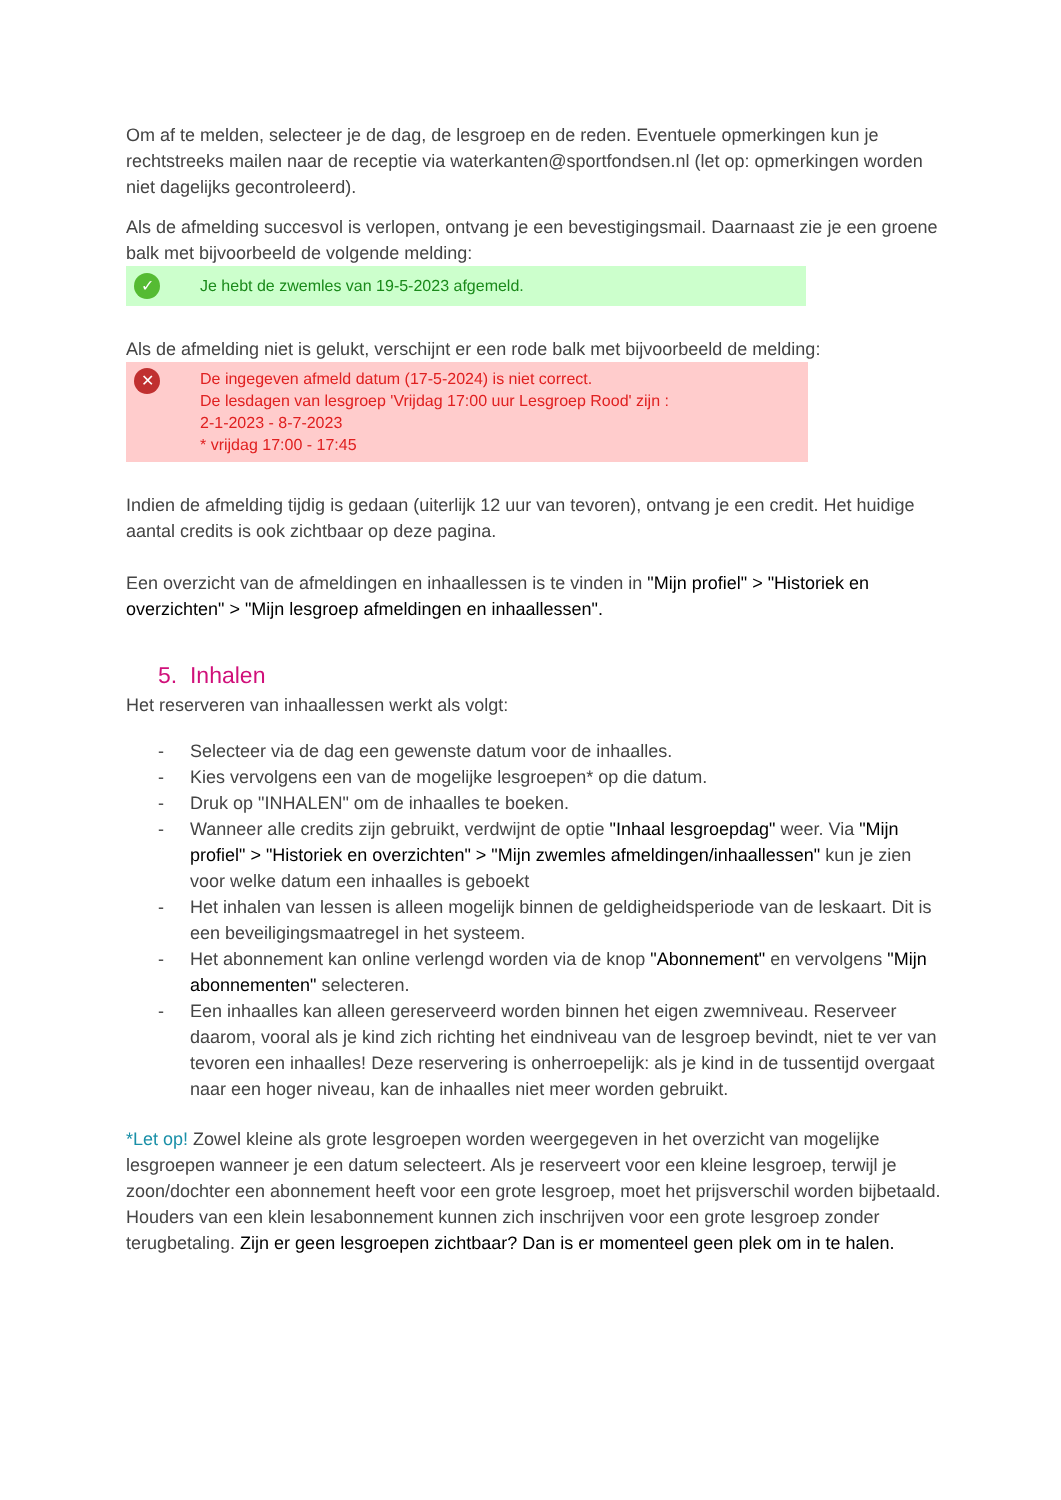Om af te melden, selecteer je de dag, de lesgroep en de reden. Eventuele opmerkingen kun je rechtstreeks mailen naar de receptie via waterkanten@sportfondsen.nl (let op: opmerkingen worden niet dagelijks gecontroleerd).
Als de afmelding succesvol is verlopen, ontvang je een bevestigingsmail. Daarnaast zie je een groene balk met bijvoorbeeld de volgende melding:
✓ Je hebt de zwemles van 19-5-2023 afgemeld.
Als de afmelding niet is gelukt, verschijnt er een rode balk met bijvoorbeeld de melding:
✕ De ingegeven afmeld datum (17-5-2024) is niet correct.
De lesdagen van lesgroep 'Vrijdag 17:00 uur Lesgroep Rood' zijn :
2-1-2023 - 8-7-2023
* vrijdag 17:00 - 17:45
Indien de afmelding tijdig is gedaan (uiterlijk 12 uur van tevoren), ontvang je een credit. Het huidige aantal credits is ook zichtbaar op deze pagina.
Een overzicht van de afmeldingen en inhaallessen is te vinden in "Mijn profiel" > "Historiek en overzichten" > "Mijn lesgroep afmeldingen en inhaallessen".
5. Inhalen
Het reserveren van inhaallessen werkt als volgt:
- Selecteer via de dag een gewenste datum voor de inhaalles.
- Kies vervolgens een van de mogelijke lesgroepen* op die datum.
- Druk op "INHALEN" om de inhaalles te boeken.
- Wanneer alle credits zijn gebruikt, verdwijnt de optie "Inhaal lesgroepdag" weer. Via "Mijn profiel" > "Historiek en overzichten" > "Mijn zwemles afmeldingen/inhaallessen" kun je zien voor welke datum een inhaalles is geboekt
- Het inhalen van lessen is alleen mogelijk binnen de geldigheidsperiode van de leskaart. Dit is een beveiligingsmaatregel in het systeem.
- Het abonnement kan online verlengd worden via de knop "Abonnement" en vervolgens "Mijn abonnementen" selecteren.
- Een inhaalles kan alleen gereserveerd worden binnen het eigen zwemniveau. Reserveer daarom, vooral als je kind zich richting het eindniveau van de lesgroep bevindt, niet te ver van tevoren een inhaalles! Deze reservering is onherroepelijk: als je kind in de tussentijd overgaat naar een hoger niveau, kan de inhaalles niet meer worden gebruikt.
*Let op! Zowel kleine als grote lesgroepen worden weergegeven in het overzicht van mogelijke lesgroepen wanneer je een datum selecteert. Als je reserveert voor een kleine lesgroep, terwijl je zoon/dochter een abonnement heeft voor een grote lesgroep, moet het prijsverschil worden bijbetaald. Houders van een klein lesabonnement kunnen zich inschrijven voor een grote lesgroep zonder terugbetaling. Zijn er geen lesgroepen zichtbaar? Dan is er momenteel geen plek om in te halen.